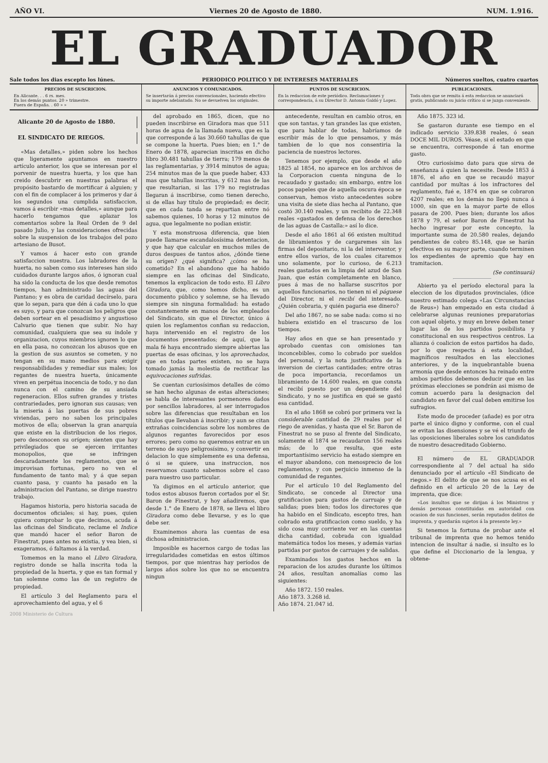AÑO VI. Viernes 20 de Agosto de 1880. NUM. 1.916.
EL GRADUADOR
Sale todos los dias escepto los lúnes. PERIODICO POLITICO Y DE INTERESES MATERIALES Números sueltos, cuatro cuartos
PRECIOS DE SUSCRICION.
En Alicante. . . 6 rs. mes.
En los demás puntos. 20 » trimestre.
Fuera de España. . 60 » »
ANUNCIOS Y COMUNICADOS.
Se insertarán á precios convencionales, haciendo efectivo su importe adelantado. No se devuelven los originales.
PUNTOS DE SUSCRICION.
En la redaccion de este periódico. Reclamaciones y correspondencia, á su Director D. Antonio Galdó y Lopez.
PUBLICACIONES.
Toda obra que se remita á esta redaccion se anunciará gratis, publicando su juicio crítico si se juzga conveniente.
Alicante 20 de Agosto de 1880.
EL SINDICATO DE RIEGOS.
«Mas detalles,» piden sobre los hechos que ligeramente apuntamos en nuestro artículo anterior, los que se interesan por el porvenir de nuestra huerta, y los que han creido descubrir en nuestras palabras el propósito bastardo de mortificar á alguien; y con el fin de complacer á los primeros y dar á los segundos una cumplida satisfaccion, vamos á escribir «mas detalles,» aunque para hacerlo tengamos que aplazar los comentarios sobre la Real Orden de 9 del pasado Julio, y las consideraciones ofrecidas sobre la suspension de los trabajos del pozo artesiano de Busot.
Y vamos á hacer esto con grande satisfaccion nuestra. Los labradores de la huerta, no saben como sus intereses han sido cuidados durante largos años, ó ignoran cual ha sido la conducta de los que desde remotos tiempos, han administrado las aguas del Pantano; y es obra de caridad decírselo, para que lo sepan, para que dén á cada uno lo que es suyo, y para que conozcan los peligros que deben sortear en el pesadísimo y angustioso Calvario que tienen que subir. No hay comunidad, cualquiera que sea su índole y organizacion, cuyos miembros ignoren lo que en ella pasa, no conozcan los abusos que en la gestion de sus asuntos se cometen, y no tengan en su mano medios para exigir responsabilidades y remediar sus males; los regantes de nuestra huerta, únicamente viven en perpétua inocencia de todo, y no dan nunca con el camino de su ansiada regeneracion. Ellos sufren grandes y tristes contrariedades, pero ignoran sus causas; ven la miseria á las puertas de sus pobres viviendas, pero no saben los principales motivos de ella; observan la gran anarquía que existe en la distribucion de los riegos, pero desconocen su orígen; sienten que hay privilegiados que se ejercen irritantes monopolios, que se infringen descaradamente los reglamentos, que se improvisan fortunas, pero no ven el fundamento de tanto mal; y á que sepan cuanto pasa, y cuanto ha pasado en la administracion del Pantano, se dirige nuestro trabajo.
Hagamos historia, pero historia sacada de documentos oficiales; si hay, pues, quien quiera comprobar lo que decimos, acuda á las oficinas del Sindicato, reclame el Indice que mandó hacer el señor Baron de Finestrat, pues antes no existia, y vea bien, si exageramos, ó faltamos á la verdad.
Tomemos en la mano el Libro Giradora, registro donde se halla inscrita toda la propiedad de la huerta, y que es tan formal y tan solemne como las de un registro de propiedad.
El artículo 3 del Reglamento para el aprovechamiento del agua, y el 6
del aprobado en 1865, dicen, que no pueden inscribirse en Giradora mas que 511 horas de agua de la llamada nueva, que es la que corresponde á las 30.660 tahullas de que se compone la huerta. Pues bien; en 1.° de Enero de 1878, aparecian inscritas en dicho libro 30.481 tahullas de tierra; 179 menos de las reglamentarias, y 3914 minutos de agua; 254 minutos mas de la que puede haber, 433 mas que tahullas inscritas, y 612 mas de las que resultarian, si las 179 no registradas llegaran á inscribirse, como tienen derecho, si de ellas hay título de propiedad; es decir, que en cada tanda se repartian entre nó sabemos quienes, 10 horas y 12 minutos de agua, que legalmente no podian existir.
Y esta monstruosa diferencia, que bien puede llamarse escandalosísima detentacion, y que hay que calcular en muchos miles de duros despues de tantos años, ¿dónde tiene su orígen? ¿qué significa? ¿cómo se ha cometido? En el abandono que ha habido siempre en las oficinas del Sindicato, tenemos la explicacion de todo esto. El Libro Giradora, que, como hemos dicho, es un documento público y solemne, se ha llevado siempre sin ninguna formalidad: ha estado constantemente en manos de los empleados del Sindicato, sin que el Director, único á quien los reglamentos confian su redaccion, haya intervenido en el registro de los documentos presentados; de aquí, que la mala fé haya encontrado siempre abiertas las puertas de esas oficinas, y los aprovechados, que en todas partes existen, no se haya tomado jamás la molestia de rectificar las equivocaciones sufridas.
Se cuentan curiosísimos detalles de cómo se han hecho algunas de estas alteraciones; se habla de interesantes pormenores dados por sencillos labradores, al ser interrogados sobre las diferencias que resultaban en los títulos que llevaban á inscribir; y aun se citan extrañas coincidencias sobre los nombres de algunos regantes favorecidos por esos errores; pero como no queremos entrar en un terreno de suyo peligrosísimo, y convertir en delacion lo que simplemente es una defensa, ó si se quiere, una instruccion, nos reservamos cuanto sabemos sobre el caso para nuestro uso particular.
Ya digimos en el artículo anterior, que todos estos abusos fueron cortados por el Sr. Baron de Finestrat, y hoy añadiremos, que desde 1.° de Enero de 1878, se lleva el libro Giradora como debe llevarse, y es lo que debe ser.
Examinemos ahora las cuentas de esa dichosa administracion.
Imposible es hacernos cargo de todas las irregularidades cometidas en estos últimos tiempos, por que mientras hay períodos de largos años sobre los que no se encuentra ningun
antecedente, resultan en cambio otros, en que son tantas, y tan grandes las que existen, que para hablar de todas, habríamos de escribir más de lo que pensamos, y más tambien de lo que nos consentiria la paciencia de nuestros lectores.
Tenemos por ejemplo, que desde el año 1825 al 1854, no aparece en los archivos de la Corporacion cuenta ninguna de lo recaudado y gastado; sin embargo, entre los pocos papeles que de aquella oscura época se conservan, hemos visto antecedentes sobre una visita de siete dias hecha al Pantano, que costó 30.140 reales, y un recibito de 22.348 reales «gastados en defensa de los derechos de las aguas de Castalla:» así lo dice.
Desde el año 1861 al 66 existen multitud de libramientos y de cargaremes sin las firmas del depositario, ni la del interventor, y entre ellos varios, de los cuales citaremos uno solamente, por lo curioso, de 6.213 reales gastados en la limpia del azud de San Juan, que están completamente en blanco, pues á mas de no hallarse suscritos por aquellos funcionarios, no tienen ni el páguese del Director, ni el recibí del interesado. ¿Quién cobraria, y quién pagaria ese dinero?
Del año 1867, no se sabe nada: como si no hubiera existido en el trascurso de los tiempos.
Hay años en que se han presentado y aprobado cuentas con omisiones tan inconcebibles, como lo cobrado por sueldos del personal, y la nota justificativa de la inversion de ciertas cantidades; entre otras de poca importancia, recordamos un libramiento de 14.600 reales, en que consta el recibí puesto por un dependiente del Sindicato, y no se justifica en qué se gastó esa cantidad.
En el año 1868 se cobró por primera vez la considerable cantidad de 29 reales por el riego de avenidas, y hasta que el Sr. Baron de Finestrat no se puso al frente del Sindicato, solamente el 1874 se recaudaron 156 reales más; de lo que resulta, que este importantísimo servicio ha estado siempre en el mayor abandono, con menosprecio de los reglamentos, y con perjuicio inmenso de la comunidad de regantes.
Por el artículo 10 del Reglamento del Sindicato, se concede al Director una gratificacion para gastos de carruaje y de salidas; pues bien; todos los directores que ha habido en el Sindicato, escepto tres, han cobrado esta gratificacion como sueldo, y ha sido cosa muy corriente ver en las cuentas dicha cantidad, cobrada con igualdad matemática todos los meses, y además varias partidas por gastos de carruajes y de salidas.
Examinados los gastos hechos en la reparacion de los azudes durante los últimos 24 años, resultan anomalías como las siguientes:
Año 1872. 150 reales.
Año 1873. 3.268 id.
Año 1874. 21.047 id.
Año 1875. 323 id.
Se gastaron durante ese tiempo en el indicado servicio 339.838 reales, ó sean DOCE MIL DUROS. Véase, si el estado en que se encuentra, corresponde á tan enorme gasto.
Otro curiosísimo dato para que sirva de enseñanza á quien la necesite. Desde 1853 á 1876, el año en que se recaudó mayor cantidad por multas á los infractores del reglamento, fué e, 1874 en que se cobraron 4207 reales; en los demás no llegó nunca á 1000, sin que en la mayor parte de ellos pasara de 200. Pues bien; durante los años 1878 y 79, el señor Baron de Finestrat ha hecho ingresar por este concepto, la importante suma de 20.580 reales, dejando pendientes de cobro 85.148, que se harán efectivos en su mayor parte, cuando terminen los expedientes de apremio que hay en tramitacion.
(Se continuará)
Abierto ya el período electoral para la eleccion de los diputados provinciales, (dice nuestro estimado colega «Las Circunstancias de Reus») han empezado en esta ciudad á celebrarse algunas reuniones preparatorias con aquel objeto, y muy en breve deben tener lugar las de los partidos posibilista y constitucional en sus respectivos centros. La alianza ó coalicion de estos partidos ha dado, por lo que respecta á esta localidad, magníficos resultados en las elecciones anteriores, y de la inquebrantable buena armonía que desde entonces ha reinado entre ambos partidos debemos deducir que en las próximas elecciones se pondrán asi mismo de comun acuerdo para la designacion del candidato en favor del cual deben emitirse los sufragios.
Este modo de proceder (añade) es por otra parte el único digno y conforme, con el cual se evitan las disensiones y se vé el triunfo de las oposiciones liberales sobre los candidatos de nuestro desacreditado Gobierno.
El número de EL GRADUADOR correspondiente al 7 del actual ha sido denunciado por el artículo «El Sindicato de riegos.» El delito de que se nos acusa es el definido en el artículo 20 de la Ley de imprenta, que dice:
«Los insultos que se dirijan á los Ministros y demás personas constituidas en autoridad con ocasion de sus funciones, serán reputados delitos de imprenta, y quedarán sujetos á la presente ley.»
Si tenemos la fortuna de probar ante el tribunal de imprenta que no hemos tenido intencion de insultar á nadie, si insulto es lo que define el Diccionario de la lengua, y obtene-
2008 Ministerio de Cultura